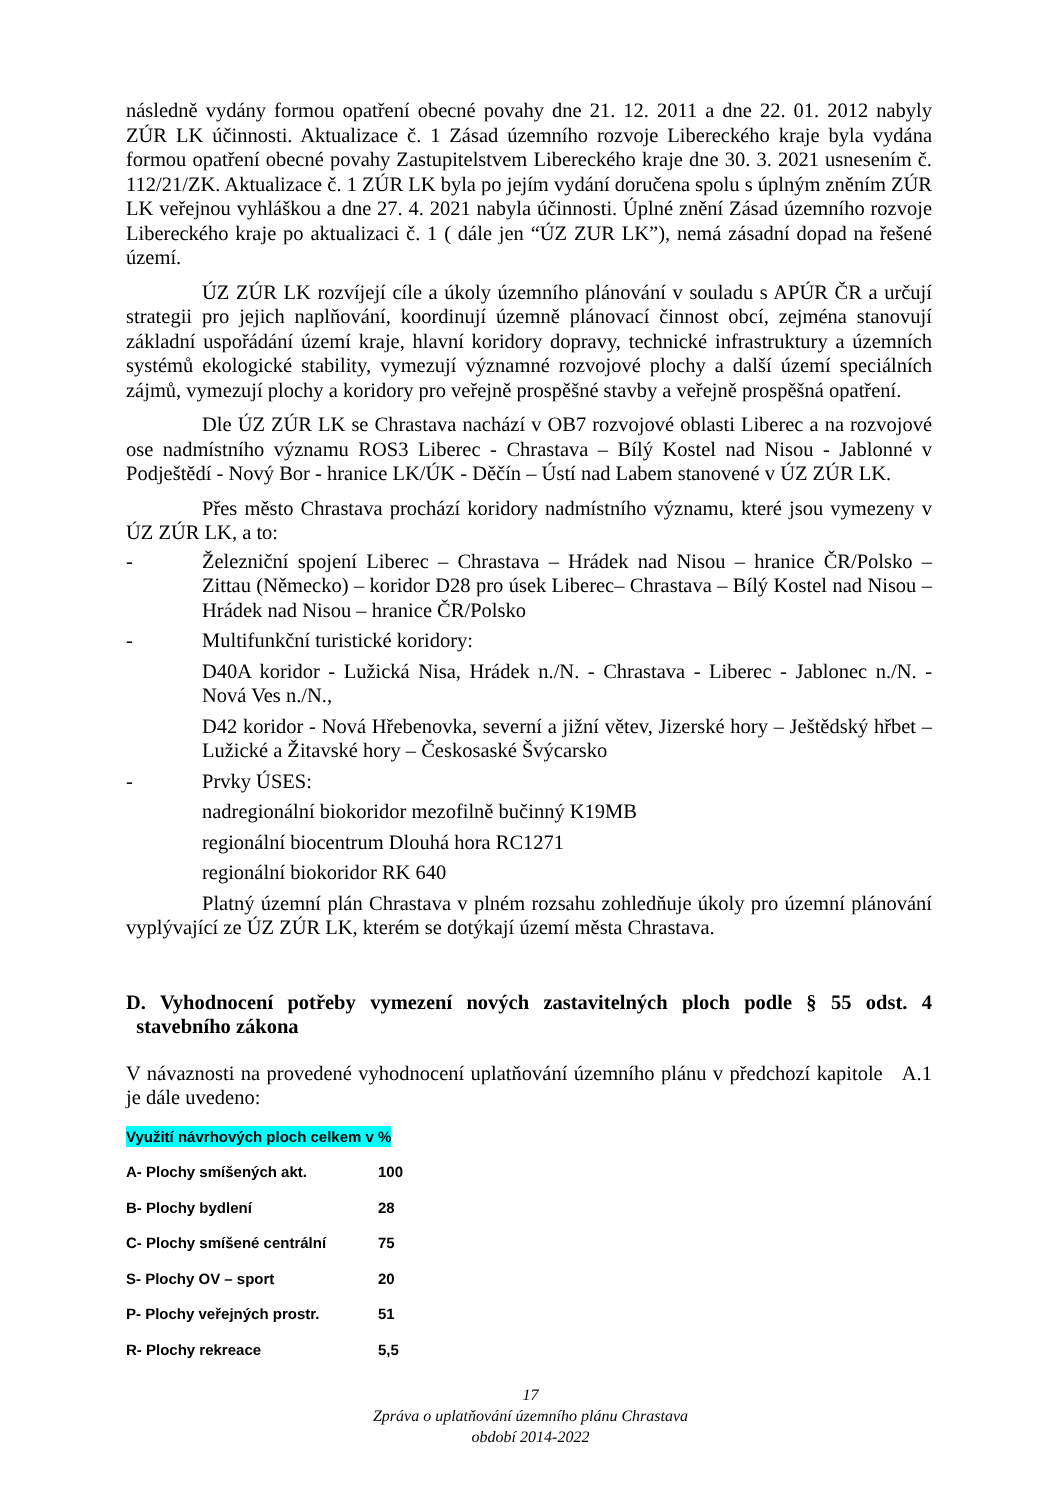následně vydány formou opatření obecné povahy dne 21. 12. 2011 a dne 22. 01. 2012 nabyly ZÚR LK účinnosti. Aktualizace č. 1 Zásad územního rozvoje Libereckého kraje byla vydána formou opatření obecné povahy Zastupitelstvem Libereckého kraje dne 30. 3. 2021 usnesením č. 112/21/ZK. Aktualizace č. 1 ZÚR LK byla po jejím vydání doručena spolu s úplným zněním ZÚR LK veřejnou vyhláškou a dne 27. 4. 2021 nabyla účinnosti. Úplné znění Zásad územního rozvoje Libereckého kraje po aktualizaci č. 1 ( dále jen “ÚZ ZUR LK”), nemá zásadní dopad na řešené území.
ÚZ ZÚR LK rozvíjejí cíle a úkoly územního plánování v souladu s APÚR ČR a určují strategii pro jejich naplňování, koordinují územně plánovací činnost obcí, zejména stanovují základní uspořádání území kraje, hlavní koridory dopravy, technické infrastruktury a územních systémů ekologické stability, vymezují významné rozvojové plochy a další území speciálních zájmů, vymezují plochy a koridory pro veřejně prospěšné stavby a veřejně prospěšná opatření.
Dle ÚZ ZÚR LK se Chrastava nachází v OB7 rozvojové oblasti Liberec a na rozvojové ose nadmístního významu ROS3 Liberec - Chrastava – Bílý Kostel nad Nisou - Jablonné v Podještědí - Nový Bor - hranice LK/ÚK - Děčín – Ústí nad Labem stanovené v ÚZ ZÚR LK.
Přes město Chrastava prochází koridory nadmístního významu, které jsou vymezeny v ÚZ ZÚR LK, a to:
- Železniční spojení Liberec – Chrastava – Hrádek nad Nisou – hranice ČR/Polsko – Zittau (Německo) – koridor D28 pro úsek Liberec– Chrastava – Bílý Kostel nad Nisou – Hrádek nad Nisou – hranice ČR/Polsko
- Multifunkční turistické koridory:
D40A koridor - Lužická Nisa, Hrádek n./N. - Chrastava - Liberec - Jablonec n./N. - Nová Ves n./N.,
D42 koridor - Nová Hřebenovka, severní a jižní větev, Jizerské hory – Ještědský hřbet – Lužické a Žitavské hory – Českosaské Švýcarsko
- Prvky ÚSES:
nadregionální biokoridor mezofilně bučinný K19MB
regionální biocentrum Dlouhá hora RC1271
regionální biokoridor RK 640
Platný územní plán Chrastava v plném rozsahu zohledňuje úkoly pro územní plánování vyplývající ze ÚZ ZÚR LK, kterém se dotýkají území města Chrastava.
D. Vyhodnocení potřeby vymezení nových zastavitelných ploch podle § 55 odst. 4 stavebního zákona
V návaznosti na provedené vyhodnocení uplatňování územního plánu v předchozí kapitole A.1 je dále uvedeno:
| Využití návrhových ploch celkem v % | |
| A- Plochy smíšených akt. | 100 |
| B- Plochy bydlení | 28 |
| C- Plochy smíšené centrální | 75 |
| S- Plochy OV – sport | 20 |
| P- Plochy veřejných prostr. | 51 |
| R- Plochy rekreace | 5,5 |
17
Zpráva o uplatňování územního plánu Chrastava
období 2014-2022